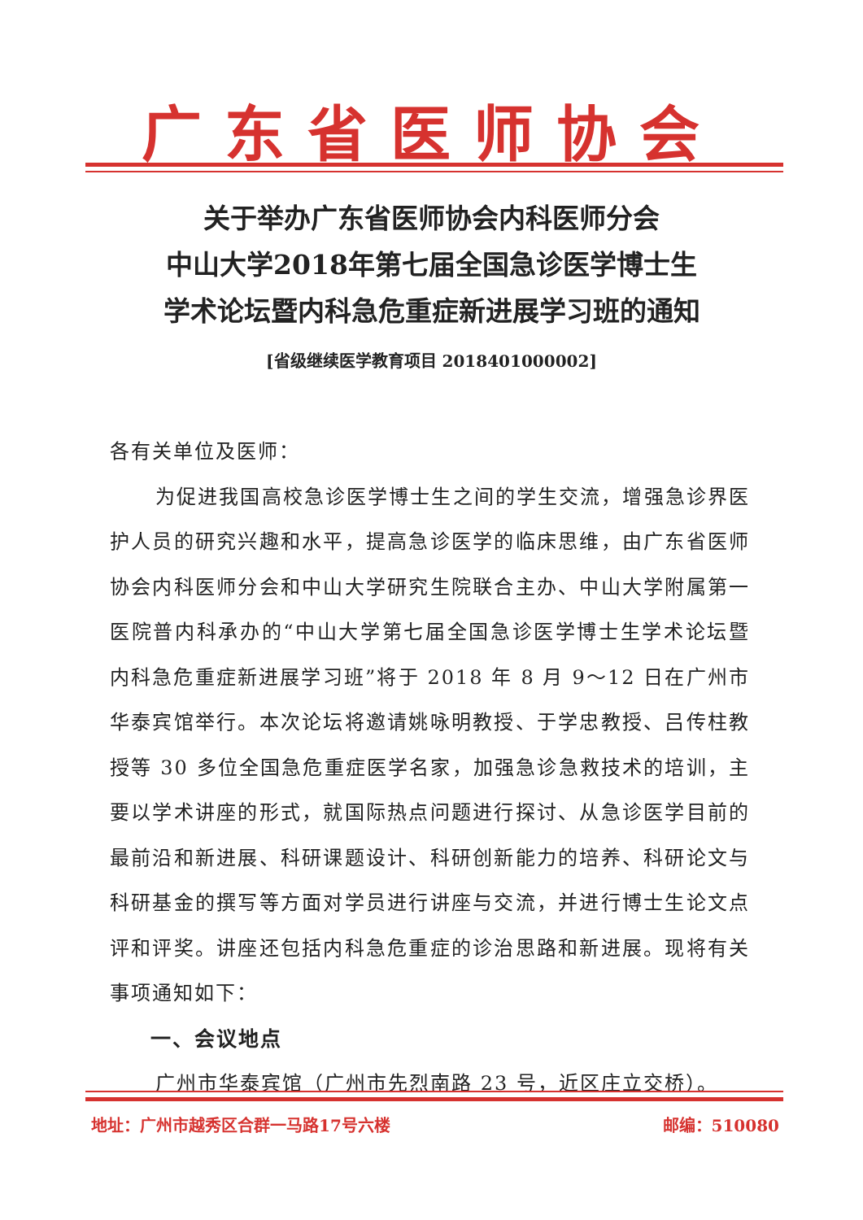广东省医师协会
关于举办广东省医师协会内科医师分会
中山大学2018年第七届全国急诊医学博士生
学术论坛暨内科急危重症新进展学习班的通知
[省级继续医学教育项目 2018401000002]
各有关单位及医师：
为促进我国高校急诊医学博士生之间的学生交流，增强急诊界医护人员的研究兴趣和水平，提高急诊医学的临床思维，由广东省医师协会内科医师分会和中山大学研究生院联合主办、中山大学附属第一医院普内科承办的“中山大学第七届全国急诊医学博士生学术论坛暨内科急危重症新进展学习班”将于 2018 年 8 月 9～12 日在广州市华泰宾馆举行。本次论坛将邀请姚咏明教授、于学忠教授、吕传柱教授等 30 多位全国急危重症医学名家，加强急诊急救技术的培训，主要以学术讲座的形式，就国际热点问题进行探讨、从急诊医学目前的最前沿和新进展、科研课题设计、科研创新能力的培养、科研论文与科研基金的撰写等方面对学员进行讲座与交流，并进行博士生论文点评和评奖。讲座还包括内科急危重症的诊治思路和新进展。现将有关事项通知如下：
一、会议地点
广州市华泰宾馆（广州市先烈南路 23 号，近区庄立交桥）。
地址：广州市越秀区合群一马路17号六楼 邮编：510080